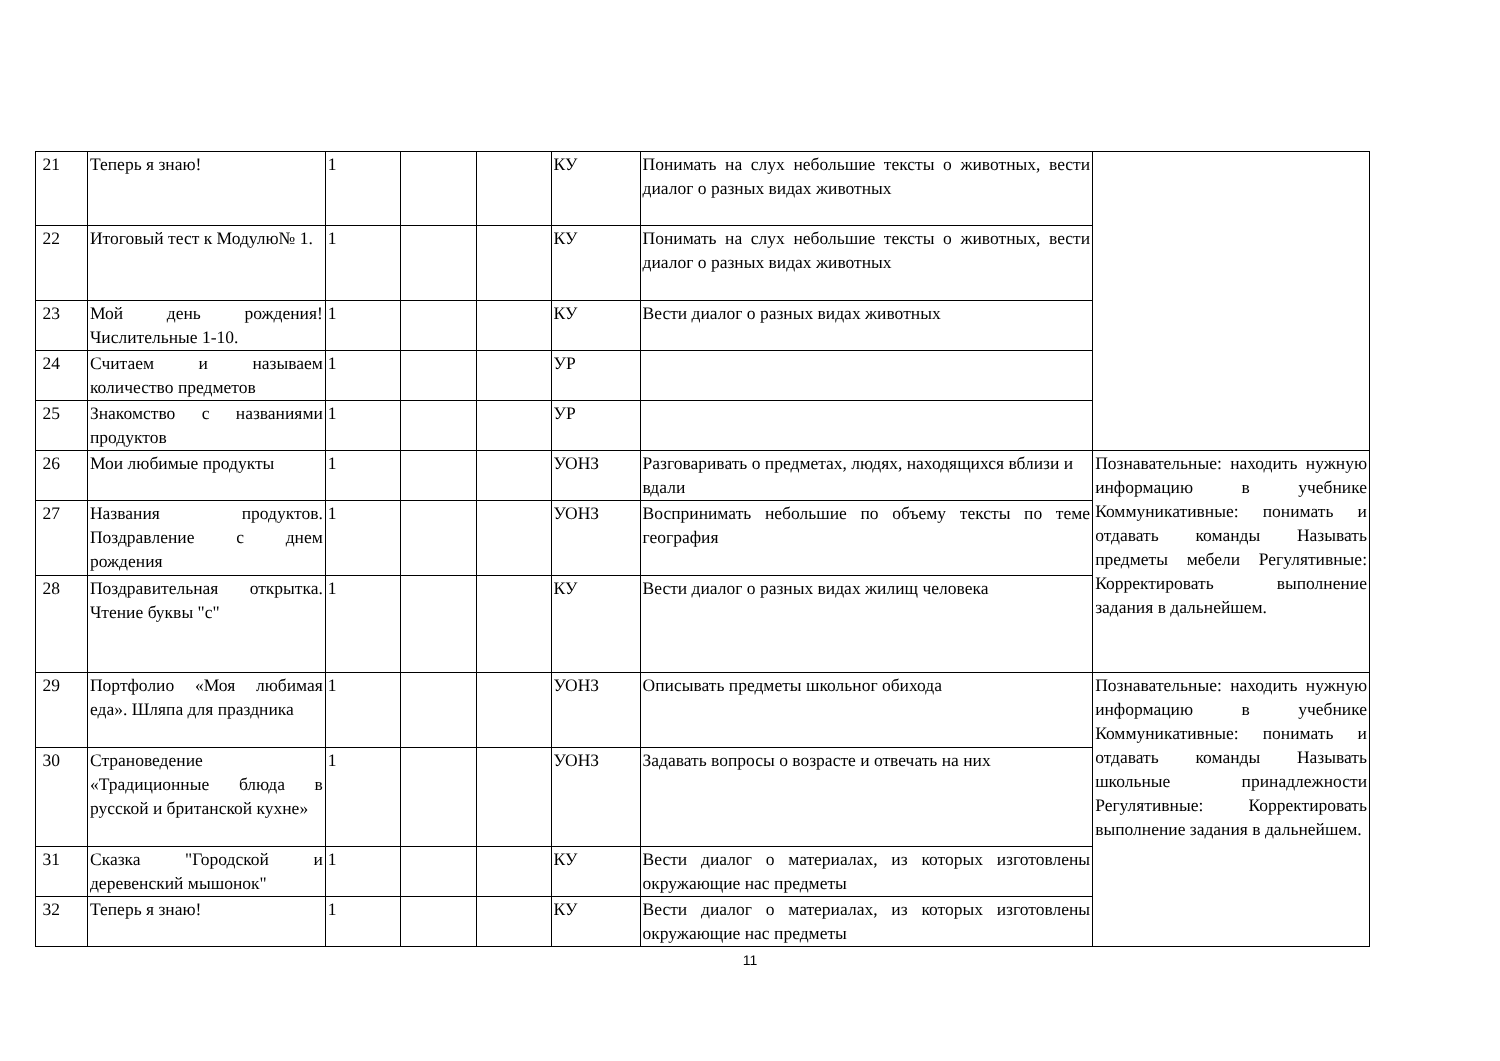| 21 | Теперь я знаю! | 1 | | | КУ | Понимать на слух небольшие тексты о животных, вести диалог о разных видах животных | |
| 22 | Итоговый тест к Модулю№ 1. | 1 | | | КУ | Понимать на слух небольшие тексты о животных, вести диалог о разных видах животных | |
| 23 | Мой день рождения! Числительные 1-10. | 1 | | | КУ | Вести диалог о разных видах животных | |
| 24 | Считаем и называем количество предметов | 1 | | | УР | | |
| 25 | Знакомство с названиями продуктов | 1 | | | УР | | |
| 26 | Мои любимые продукты | 1 | | | УОНЗ | Разговаривать о предметах, людях, находящихся вблизи и вдали | Познавательные: находить нужную информацию в учебнике Коммуникативные: понимать и отдавать команды Называть предметы мебели Регулятивные: Корректировать выполнение задания в дальнейшем. |
| 27 | Названия продуктов. Поздравление с днем рождения | 1 | | | УОНЗ | Воспринимать небольшие по объему тексты по теме география | |
| 28 | Поздравительная открытка. Чтение буквы "c" | 1 | | | КУ | Вести диалог о разных видах жилищ человека | |
| 29 | Портфолио «Моя любимая еда». Шляпа для праздника | 1 | | | УОНЗ | Описывать предметы школьног обихода | Познавательные: находить нужную информацию в учебнике Коммуникативные: понимать и отдавать команды Называть школьные принадлежности Регулятивные: Корректировать выполнение задания в дальнейшем. |
| 30 | Страноведение «Традиционные блюда в русской и британской кухне» | 1 | | | УОНЗ | Задавать вопросы о возрасте и отвечать на них | |
| 31 | Сказка "Городской и деревенский мышонок" | 1 | | | КУ | Вести диалог о материалах, из которых изготовлены окружающие нас предметы | |
| 32 | Теперь я знаю! | 1 | | | КУ | Вести диалог о материалах, из которых изготовлены окружающие нас предметы | |
11